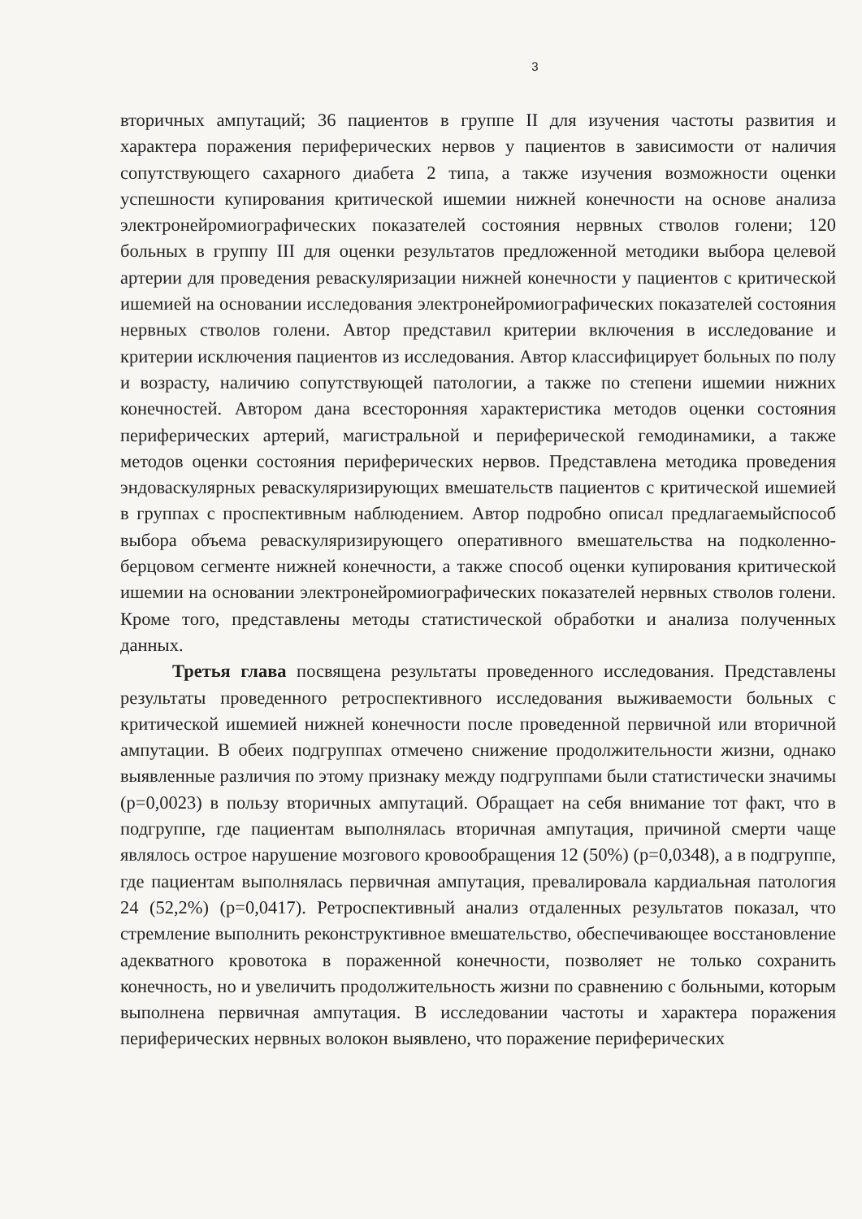3
вторичных ампутаций; 36 пациентов в группе II для изучения частоты развития и характера поражения периферических нервов у пациентов в зависимости от наличия сопутствующего сахарного диабета 2 типа, а также изучения возможности оценки успешности купирования критической ишемии нижней конечности на основе анализа электронейромиографических показателей состояния нервных стволов голени; 120 больных в группу III для оценки результатов предложенной методики выбора целевой артерии для проведения реваскуляризации нижней конечности у пациентов с критической ишемией на основании исследования электронейромиографических показателей состояния нервных стволов голени. Автор представил критерии включения в исследование и критерии исключения пациентов из исследования. Автор классифицирует больных по полу и возрасту, наличию сопутствующей патологии, а также по степени ишемии нижних конечностей. Автором дана всесторонняя характеристика методов оценки состояния периферических артерий, магистральной и периферической гемодинамики, а также методов оценки состояния периферических нервов. Представлена методика проведения эндоваскулярных реваскуляризирующих вмешательств пациентов с критической ишемией в группах с проспективным наблюдением. Автор подробно описал предлагаемыйспособ выбора объема реваскуляризирующего оперативного вмешательства на подколенно-берцовом сегменте нижней конечности, а также способ оценки купирования критической ишемии на основании электронейромиографических показателей нервных стволов голени. Кроме того, представлены методы статистической обработки и анализа полученных данных.
Третья глава посвящена результаты проведенного исследования. Представлены результаты проведенного ретроспективного исследования выживаемости больных с критической ишемией нижней конечности после проведенной первичной или вторичной ампутации. В обеих подгруппах отмечено снижение продолжительности жизни, однако выявленные различия по этому признаку между подгруппами были статистически значимы (p=0,0023) в пользу вторичных ампутаций. Обращает на себя внимание тот факт, что в подгруппе, где пациентам выполнялась вторичная ампутация, причиной смерти чаще являлось острое нарушение мозгового кровообращения 12 (50%) (p=0,0348), а в подгруппе, где пациентам выполнялась первичная ампутация, превалировала кардиальная патология 24 (52,2%) (p=0,0417). Ретроспективный анализ отдаленных результатов показал, что стремление выполнить реконструктивное вмешательство, обеспечивающее восстановление адекватного кровотока в пораженной конечности, позволяет не только сохранить конечность, но и увеличить продолжительность жизни по сравнению с больными, которым выполнена первичная ампутация. В исследовании частоты и характера поражения периферических нервных волокон выявлено, что поражение периферических